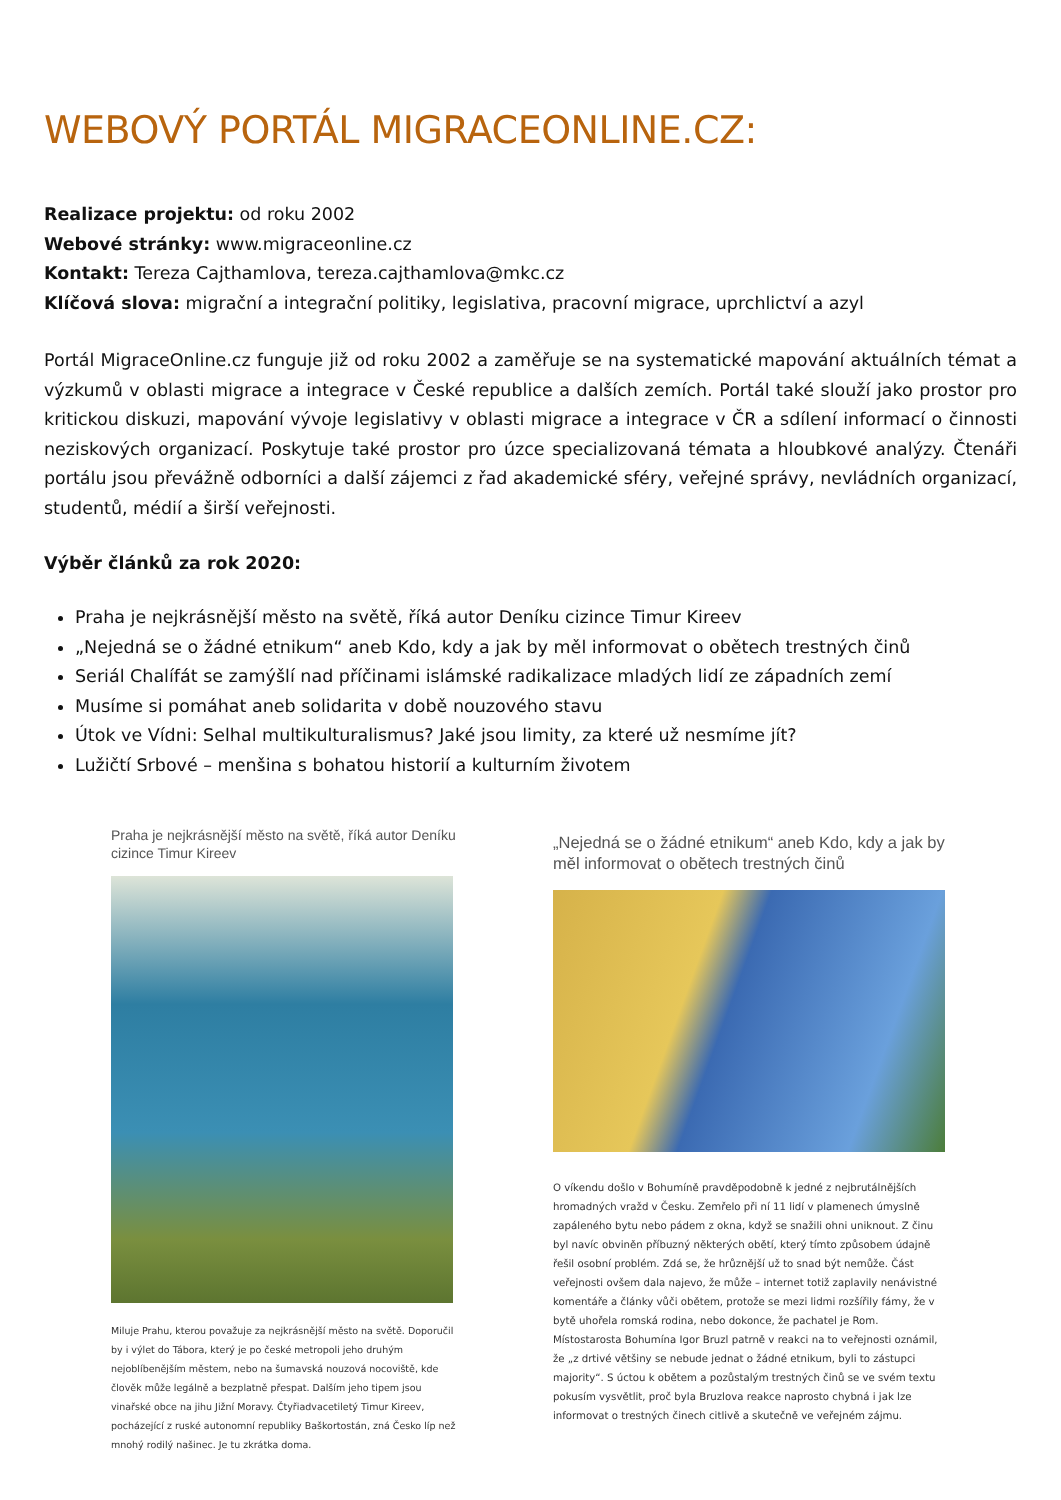WEBOVÝ PORTÁL MIGRACEONLINE.CZ:
Realizace projektu: od roku 2002
Webové stránky: www.migraceonline.cz
Kontakt: Tereza Cajthamlova, tereza.cajthamlova@mkc.cz
Klíčová slova: migrační a integrační politiky, legislativa, pracovní migrace, uprchlictví a azyl
Portál MigraceOnline.cz funguje již od roku 2002 a zaměřuje se na systematické mapování aktuálních témat a výzkumů v oblasti migrace a integrace v České republice a dalších zemích. Portál také slouží jako prostor pro kritickou diskuzi, mapování vývoje legislativy v oblasti migrace a integrace v ČR a sdílení informací o činnosti neziskových organizací. Poskytuje také prostor pro úzce specializovaná témata a hloubkové analýzy. Čtenáři portálu jsou převážně odborníci a další zájemci z řad akademické sféry, veřejné správy, nevládních organizací, studentů, médií a širší veřejnosti.
Výběr článků za rok 2020:
Praha je nejkrásnější město na světě, říká autor Deníku cizince Timur Kireev
„Nejedná se o žádné etnikum“ aneb Kdo, kdy a jak by měl informovat o obětech trestných činů
Seriál Chalífát se zamýšlí nad příčinami islámské radikalizace mladých lidí ze západních zemí
Musíme si pomáhat aneb solidarita v době nouzového stavu
Útok ve Vídni: Selhal multikulturalismus? Jaké jsou limity, za které už nesmíme jít?
Lužičtí Srbové – menšina s bohatou historií a kulturním životem
Praha je nejkrásnější město na světě, říká autor Deníku cizince Timur Kireev
Miluje Prahu, kterou považuje za nejkrásnější město na světě. Doporučil by i výlet do Tábora, který je po české metropoli jeho druhým nejoblíbenějším městem, nebo na šumavská nouzová nocoviště, kde člověk může legálně a bezplatně přespat. Dalším jeho tipem jsou vinařské obce na jihu Jižní Moravy. Čtyřiadvacetiletý Timur Kireev, pocházející z ruské autonomní republiky Baškortostán, zná Česko líp než mnohý rodilý našinec. Je tu zkrátka doma.
„Nejedná se o žádné etnikum“ aneb Kdo, kdy a jak by měl informovat o obětech trestných činů
O víkendu došlo v Bohumíně pravděpodobně k jedné z nejbrutálnějších hromadných vražd v Česku. Zemřelo při ní 11 lidí v plamenech úmyslně zapáleného bytu nebo pádem z okna, když se snažili ohni uniknout. Z činu byl navíc obviněn příbuzný některých obětí, který tímto způsobem údajně řešil osobní problém. Zdá se, že hrůznější už to snad být nemůže. Část veřejnosti ovšem dala najevo, že může – internet totiž zaplavily nenávistné komentáře a články vůči obětem, protože se mezi lidmi rozšířily fámy, že v bytě uhořela romská rodina, nebo dokonce, že pachatel je Rom. Místostarosta Bohumína Igor Bruzl patrně v reakci na to veřejnosti oznámil, že „z drtivé většiny se nebude jednat o žádné etnikum, byli to zástupci majority“. S úctou k obětem a pozůstalým trestných činů se ve svém textu pokusím vysvětlit, proč byla Bruzlova reakce naprosto chybná i jak lze informovat o trestných činech citlivě a skutečně ve veřejném zájmu.